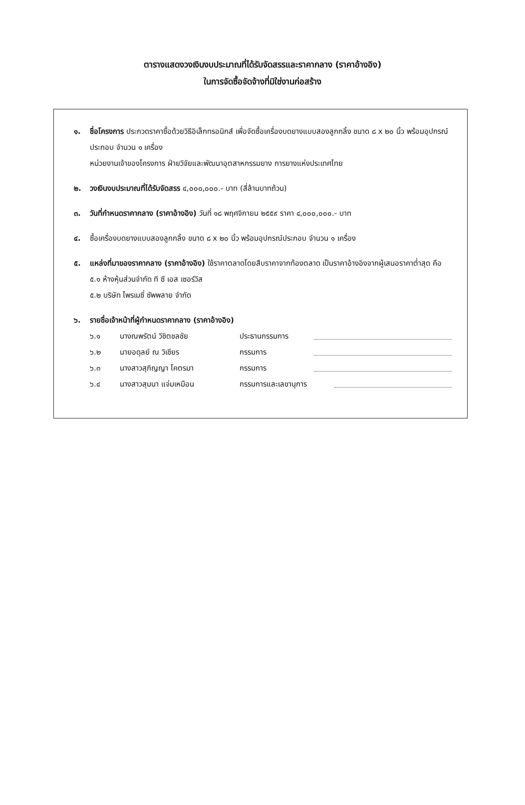ตารางแสดงวงเงินงบประมาณที่ได้รับจัดสรรและราคากลาง (ราคาอ้างอิง)
ในการจัดซื้อจัดจ้างที่มิใช่งานก่อสร้าง
๑. ชื่อโครงการ ประกวดราคาซื้อด้วยวิธีอิเล็กทรอนิกส์ เพื่อจัดซื้อเครื่องบดยางแบบสองลูกกลิ้ง ขนาด ๘ x ๒๐ นิ้ว พร้อมอุปกรณ์ประกอบ จำนวน ๑ เครื่อง
หน่วยงานเจ้าของโครงการ ฝ่ายวิจัยและพัฒนาอุตสาหกรรมยาง การยางแห่งประเทศไทย
๒. วงเงินงบประมาณที่ได้รับจัดสรร ๔,๐๐๐,๐๐๐.- บาท (สี่ล้านบาทถ้วน)
๓. วันที่กำหนดราคากลาง (ราคาอ้างอิง) วันที่ ๑๘ พฤศจิกายน ๒๕๕๙ ราคา ๔,๐๐๐,๐๐๐.- บาท
๔. ซื้อเครื่องบดยางแบบสองลูกกลิ้ง ขนาด ๘ x ๒๐ นิ้ว พร้อมอุปกรณ์ประกอบ จำนวน ๑ เครื่อง
๕. แหล่งที่มาของราคากลาง (ราคาอ้างอิง) ใช้ราคาตลาดโดยสืบราคาจากท้องตลาด เป็นราคาอ้างอิงจากผู้เสนอราคาต่ำสุด คือ
๕.๑ ห้างหุ้นส่วนจำกัด ที ซี เอส เซอร์วิส
๕.๒ บริษัท ไพรเมซี่ ซัพพลาย จำกัด
๖. รายชื่อเจ้าหน้าที่ผู้กำหนดราคากลาง (ราคาอ้างอิง)
๖.๑ นางณพรัตน์ วิชิตชลชัย ประธานกรรมการ
๖.๒ นายอดุลย์ ณ วิเชียร กรรมการ
๖.๓ นางสาวสุภิญญา โคตรมา กรรมการ
๖.๔ นางสาวสุมนา แจ่มเหมือน กรรมการและเลขานุการ